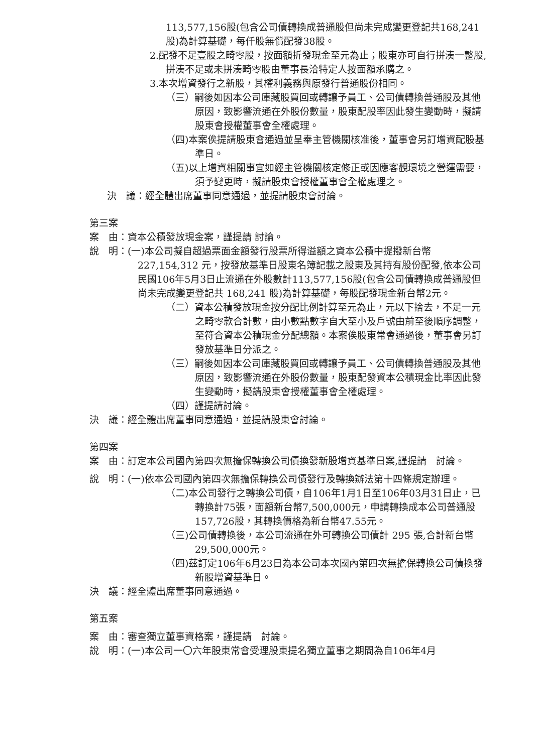113,577,156股(包含公司債轉換成普通股但尚未完成變更登記共168,241股)為計算基礎，每仟股無償配發38股。
2.配發不足壹股之畸零股，按面額折發現金至元為止；股東亦可自行拼湊一整股,拼湊不足或未拼湊畸零股由董事長洽特定人按面額承購之。
3.本次增資發行之新股，其權利義務與原發行普通股份相同。
（三）嗣後如因本公司庫藏股買回或轉讓予員工、公司債轉換普通股及其他原因，致影響流通在外股份數量，股東配股率因此發生變動時，擬請股東會授權董事會全權處理。
（四)本案俟提請股東會通過並呈奉主管機關核准後，董事會另訂增資配股基準日。
（五)以上增資相關事宜如經主管機關核定修正或因應客觀環境之營運需要，須予變更時，擬請股東會授權董事會全權處理之。
決　議：經全體出席董事同意通過，並提請股東會討論。
第三案
案　由：資本公積發放現金案，謹提請 討論。
說　明：(一)本公司擬自超過票面金額發行股票所得溢額之資本公積中提撥新台幣227,154,312 元，按發放基準日股東名簿記載之股東及其持有股份配發,依本公司民國106年5月3日止流通在外股數計113,577,156股(包含公司債轉換成普通股但尚未完成變更登記共 168,241 股)為計算基礎，每股配發現金新台幣2元。
（二）資本公積發放現金按分配比例計算至元為止，元以下捨去，不足一元之畸零款合計數，由小數點數字自大至小及戶號由前至後順序調整，至符合資本公積現金分配總額。本案俟股東常會通過後，董事會另訂發放基準日分派之。
（三）嗣後如因本公司庫藏股買回或轉讓予員工、公司債轉換普通股及其他原因，致影響流通在外股份數量，股東配發資本公積現金比率因此發生變動時，擬請股東會授權董事會全權處理。
（四）謹提請討論。
決　議：經全體出席董事同意通過，並提請股東會討論。
第四案
案　由：訂定本公司國內第四次無擔保轉換公司債換發新股增資基準日案,謹提請　討論。
說　明：(一)依本公司國內第四次無擔保轉換公司債發行及轉換辦法第十四條規定辦理。
（二)本公司發行之轉換公司債，自106年1月1日至106年03月31日止，已轉換計75張，面額新台幣7,500,000元，申請轉換成本公司普通股157,726股，其轉換價格為新台幣47.55元。
（三)公司債轉換後，本公司流通在外可轉換公司債計 295 張,合計新台幣29,500,000元。
（四)茲訂定106年6月23日為本公司本次國內第四次無擔保轉換公司債換發新股增資基準日。
決　議：經全體出席董事同意通過。
第五案
案　由：審查獨立董事資格案，謹提請　討論。
說　明：(一)本公司一〇六年股東常會受理股東提名獨立董事之期間為自106年4月